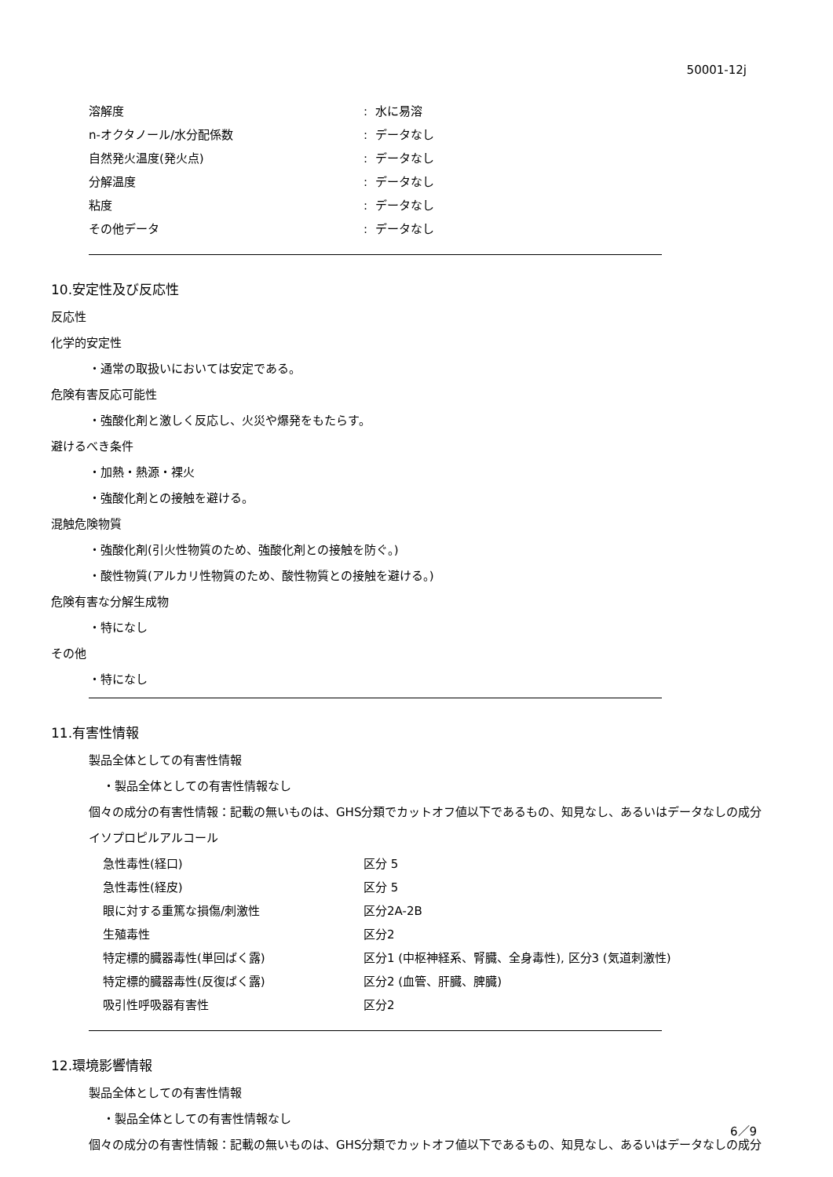50001-12j
| 溶解度 | : 水に易溶 |
| n-オクタノール/水分配係数 | : データなし |
| 自然発火温度(発火点) | : データなし |
| 分解温度 | : データなし |
| 粘度 | : データなし |
| その他データ | : データなし |
10.安定性及び反応性
反応性
化学的安定性
・通常の取扱いにおいては安定である。
危険有害反応可能性
・強酸化剤と激しく反応し、火災や爆発をもたらす。
避けるべき条件
・加熱・熱源・裸火
・強酸化剤との接触を避ける。
混触危険物質
・強酸化剤(引火性物質のため、強酸化剤との接触を防ぐ。)
・酸性物質(アルカリ性物質のため、酸性物質との接触を避ける。)
危険有害な分解生成物
・特になし
その他
・特になし
11.有害性情報
製品全体としての有害性情報
・製品全体としての有害性情報なし
個々の成分の有害性情報：記載の無いものは、GHS分類でカットオフ値以下であるもの、知見なし、あるいはデータなしの成分
イソプロピルアルコール
| 急性毒性(経口) | 区分 5 |
| 急性毒性(経皮) | 区分 5 |
| 眼に対する重篤な損傷/刺激性 | 区分2A-2B |
| 生殖毒性 | 区分2 |
| 特定標的臓器毒性(単回ばく露) | 区分1 (中枢神経系、腎臓、全身毒性), 区分3 (気道刺激性) |
| 特定標的臓器毒性(反復ばく露) | 区分2 (血管、肝臓、脾臓) |
| 吸引性呼吸器有害性 | 区分2 |
12.環境影響情報
製品全体としての有害性情報
・製品全体としての有害性情報なし
個々の成分の有害性情報：記載の無いものは、GHS分類でカットオフ値以下であるもの、知見なし、あるいはデータなしの成分
6／9